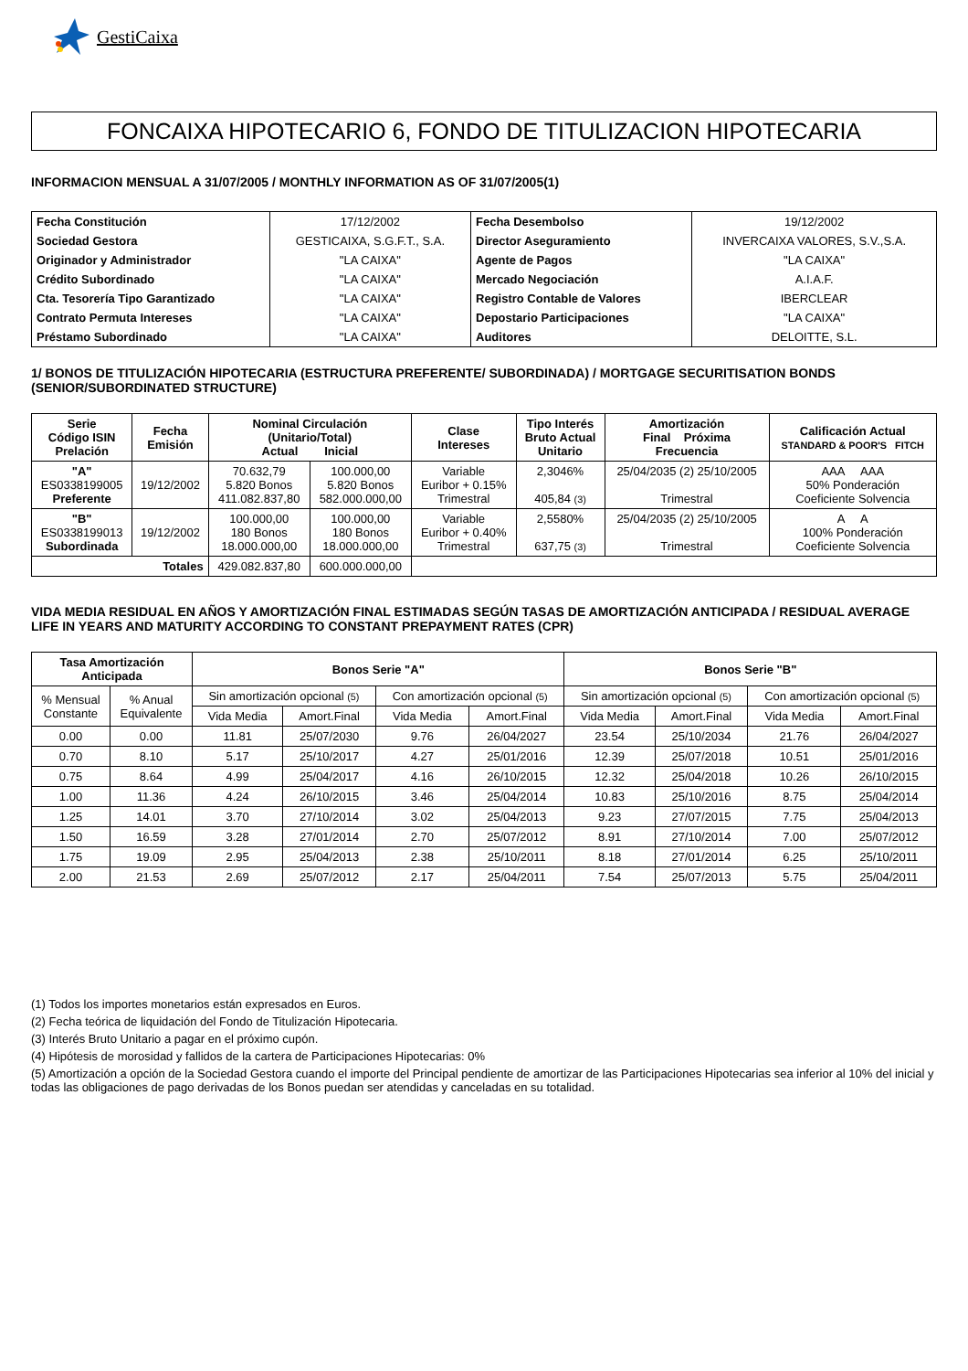GestiCaixa
FONCAIXA HIPOTECARIO 6, FONDO DE TITULIZACION HIPOTECARIA
INFORMACION MENSUAL A 31/07/2005 / MONTHLY INFORMATION AS OF 31/07/2005(1)
| Fecha Constitución | 17/12/2002 | Fecha Desembolso | 19/12/2002 |
| Sociedad Gestora | GESTICAIXA, S.G.F.T., S.A. | Director Aseguramiento | INVERCAIXA VALORES, S.V.,S.A. |
| Originador y Administrador | "LA CAIXA" | Agente de Pagos | "LA CAIXA" |
| Crédito Subordinado | "LA CAIXA" | Mercado Negociación | A.I.A.F. |
| Cta. Tesorería Tipo Garantizado | "LA CAIXA" | Registro Contable de Valores | IBERCLEAR |
| Contrato Permuta Intereses | "LA CAIXA" | Depostario Participaciones | "LA CAIXA" |
| Préstamo Subordinado | "LA CAIXA" | Auditores | DELOITTE, S.L. |
1/ BONOS DE TITULIZACIÓN HIPOTECARIA (ESTRUCTURA PREFERENTE/ SUBORDINADA) / MORTGAGE SECURITISATION BONDS (SENIOR/SUBORDINATED STRUCTURE)
| Serie Código ISIN Prelación | Fecha Emisión | Nominal Circulación (Unitario/Total) Actual Inicial | | Clase Intereses | Tipo Interés Bruto Actual Unitario | Amortización Final Próxima Frecuencia | Calificación Actual STANDARD & POOR'S FITCH |
| --- | --- | --- | --- | --- | --- | --- | --- |
| "A" ES0338199005 Preferente | 19/12/2002 | 70.632,79 5.820 Bonos 411.082.837,80 | 100.000,00 5.820 Bonos 582.000.000,00 | Variable Euribor + 0.15% Trimestral | 2,3046% 405,84 (3) | 25/04/2035 (2) 25/10/2005 Trimestral | AAA AAA 50% Ponderación Coeficiente Solvencia |
| "B" ES0338199013 Subordinada | 19/12/2002 | 100.000,00 180 Bonos 18.000.000,00 | 100.000,00 180 Bonos 18.000.000,00 | Variable Euribor + 0.40% Trimestral | 2,5580% 637,75 (3) | 25/04/2035 (2) 25/10/2005 Trimestral | A A 100% Ponderación Coeficiente Solvencia |
| Totales | | 429.082.837,80 | 600.000.000,00 | | | | |
VIDA MEDIA RESIDUAL EN AÑOS Y AMORTIZACIÓN FINAL ESTIMADAS SEGÚN TASAS DE AMORTIZACIÓN ANTICIPADA / RESIDUAL AVERAGE LIFE IN YEARS AND MATURITY ACCORDING TO CONSTANT PREPAYMENT RATES (CPR)
| Tasa Amortización Anticipada | | Bonos Serie "A" | | | | Bonos Serie "B" | | | |
| --- | --- | --- | --- | --- | --- | --- | --- | --- | --- |
| % Mensual Constante | % Anual Equivalente | Sin amortización opcional (5) | | Con amortización opcional (5) | | Sin amortización opcional (5) | | Con amortización opcional (5) | |
| | | Vida Media | Amort.Final | Vida Media | Amort.Final | Vida Media | Amort.Final | Vida Media | Amort.Final |
| 0.00 | 0.00 | 11.81 | 25/07/2030 | 9.76 | 26/04/2027 | 23.54 | 25/10/2034 | 21.76 | 26/04/2027 |
| 0.70 | 8.10 | 5.17 | 25/10/2017 | 4.27 | 25/01/2016 | 12.39 | 25/07/2018 | 10.51 | 25/01/2016 |
| 0.75 | 8.64 | 4.99 | 25/04/2017 | 4.16 | 26/10/2015 | 12.32 | 25/04/2018 | 10.26 | 26/10/2015 |
| 1.00 | 11.36 | 4.24 | 26/10/2015 | 3.46 | 25/04/2014 | 10.83 | 25/10/2016 | 8.75 | 25/04/2014 |
| 1.25 | 14.01 | 3.70 | 27/10/2014 | 3.02 | 25/04/2013 | 9.23 | 27/07/2015 | 7.75 | 25/04/2013 |
| 1.50 | 16.59 | 3.28 | 27/01/2014 | 2.70 | 25/07/2012 | 8.91 | 27/10/2014 | 7.00 | 25/07/2012 |
| 1.75 | 19.09 | 2.95 | 25/04/2013 | 2.38 | 25/10/2011 | 8.18 | 27/01/2014 | 6.25 | 25/10/2011 |
| 2.00 | 21.53 | 2.69 | 25/07/2012 | 2.17 | 25/04/2011 | 7.54 | 25/07/2013 | 5.75 | 25/04/2011 |
(1) Todos los importes monetarios están expresados en Euros.
(2) Fecha teórica de liquidación del Fondo de Titulización Hipotecaria.
(3) Interés Bruto Unitario a pagar en el próximo cupón.
(4) Hipótesis de morosidad y fallidos de la cartera de Participaciones Hipotecarias: 0%
(5) Amortización a opción de la Sociedad Gestora cuando el importe del Principal pendiente de amortizar de las Participaciones Hipotecarias sea inferior al 10% del inicial y todas las obligaciones de pago derivadas de los Bonos puedan ser atendidas y canceladas en su totalidad.